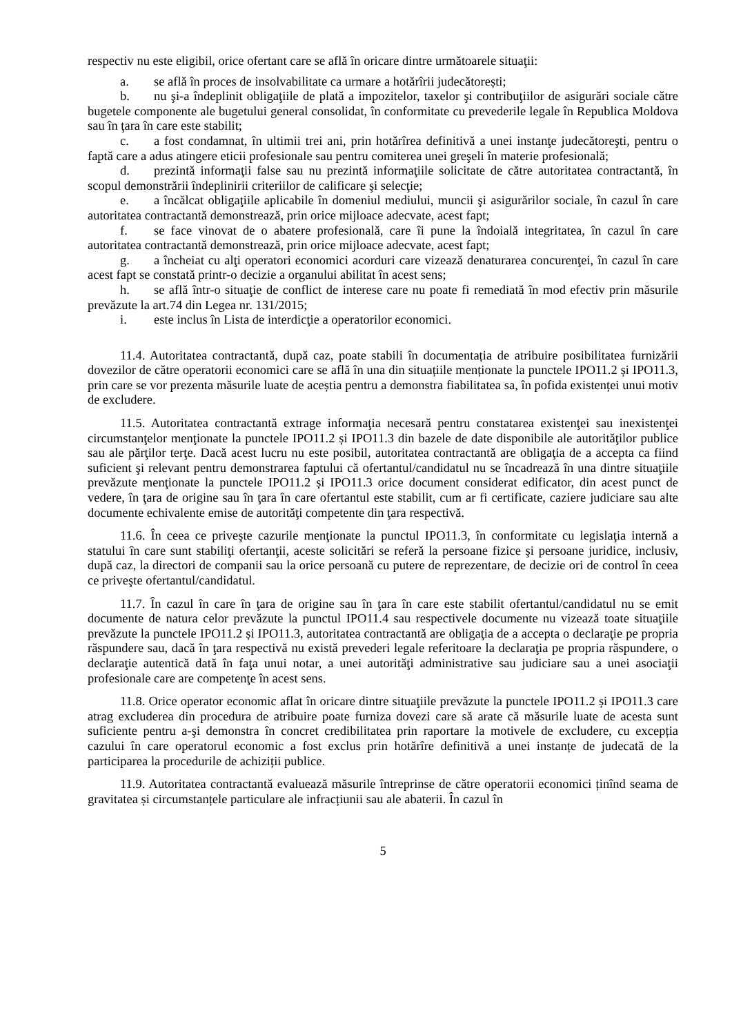respectiv nu este eligibil, orice ofertant care se află în oricare dintre următoarele situaţii:
a. se află în proces de insolvabilitate ca urmare a hotărîrii judecătorești;
b. nu şi-a îndeplinit obligaţiile de plată a impozitelor, taxelor şi contribuţiilor de asigurări sociale către bugetele componente ale bugetului general consolidat, în conformitate cu prevederile legale în Republica Moldova sau în ţara în care este stabilit;
c. a fost condamnat, în ultimii trei ani, prin hotărîrea definitivă a unei instanţe judecătoreşti, pentru o faptă care a adus atingere eticii profesionale sau pentru comiterea unei greşeli în materie profesională;
d. prezintă informaţii false sau nu prezintă informaţiile solicitate de către autoritatea contractantă, în scopul demonstrării îndeplinirii criteriilor de calificare şi selecţie;
e. a încălcat obligaţiile aplicabile în domeniul mediului, muncii şi asigurărilor sociale, în cazul în care autoritatea contractantă demonstrează, prin orice mijloace adecvate, acest fapt;
f. se face vinovat de o abatere profesională, care îi pune la îndoială integritatea, în cazul în care autoritatea contractantă demonstrează, prin orice mijloace adecvate, acest fapt;
g. a încheiat cu alţi operatori economici acorduri care vizează denaturarea concurenţei, în cazul în care acest fapt se constată printr-o decizie a organului abilitat în acest sens;
h. se află într-o situaţie de conflict de interese care nu poate fi remediată în mod efectiv prin măsurile prevăzute la art.74 din Legea nr. 131/2015;
i. este inclus în Lista de interdicţie a operatorilor economici.
11.4. Autoritatea contractantă, după caz, poate stabili în documentația de atribuire posibilitatea furnizării dovezilor de către operatorii economici care se află în una din situațiile menționate la punctele IPO11.2 și IPO11.3, prin care se vor prezenta măsurile luate de aceștia pentru a demonstra fiabilitatea sa, în pofida existenței unui motiv de excludere.
11.5. Autoritatea contractantă extrage informaţia necesară pentru constatarea existenţei sau inexistenţei circumstanţelor menţionate la punctele IPO11.2 și IPO11.3 din bazele de date disponibile ale autorităţilor publice sau ale părţilor terţe. Dacă acest lucru nu este posibil, autoritatea contractantă are obligaţia de a accepta ca fiind suficient şi relevant pentru demonstrarea faptului că ofertantul/candidatul nu se încadrează în una dintre situaţiile prevăzute menţionate la punctele IPO11.2 și IPO11.3 orice document considerat edificator, din acest punct de vedere, în ţara de origine sau în ţara în care ofertantul este stabilit, cum ar fi certificate, caziere judiciare sau alte documente echivalente emise de autorităţi competente din ţara respectivă.
11.6. În ceea ce priveşte cazurile menţionate la punctul IPO11.3, în conformitate cu legislaţia internă a statului în care sunt stabiliţi ofertanţii, aceste solicitări se referă la persoane fizice şi persoane juridice, inclusiv, după caz, la directori de companii sau la orice persoană cu putere de reprezentare, de decizie ori de control în ceea ce priveşte ofertantul/candidatul.
11.7. În cazul în care în ţara de origine sau în ţara în care este stabilit ofertantul/candidatul nu se emit documente de natura celor prevăzute la punctul IPO11.4 sau respectivele documente nu vizează toate situaţiile prevăzute la punctele IPO11.2 și IPO11.3, autoritatea contractantă are obligaţia de a accepta o declaraţie pe propria răspundere sau, dacă în ţara respectivă nu există prevederi legale referitoare la declaraţia pe propria răspundere, o declaraţie autentică dată în faţa unui notar, a unei autorităţi administrative sau judiciare sau a unei asociaţii profesionale care are competenţe în acest sens.
11.8. Orice operator economic aflat în oricare dintre situaţiile prevăzute la punctele IPO11.2 și IPO11.3 care atrag excluderea din procedura de atribuire poate furniza dovezi care să arate că măsurile luate de acesta sunt suficiente pentru a-şi demonstra în concret credibilitatea prin raportare la motivele de excludere, cu excepția cazului în care operatorul economic a fost exclus prin hotărîre definitivă a unei instanțe de judecată de la participarea la procedurile de achiziții publice.
11.9. Autoritatea contractantă evaluează măsurile întreprinse de către operatorii economici ținînd seama de gravitatea și circumstanțele particulare ale infracțiunii sau ale abaterii. În cazul în
5